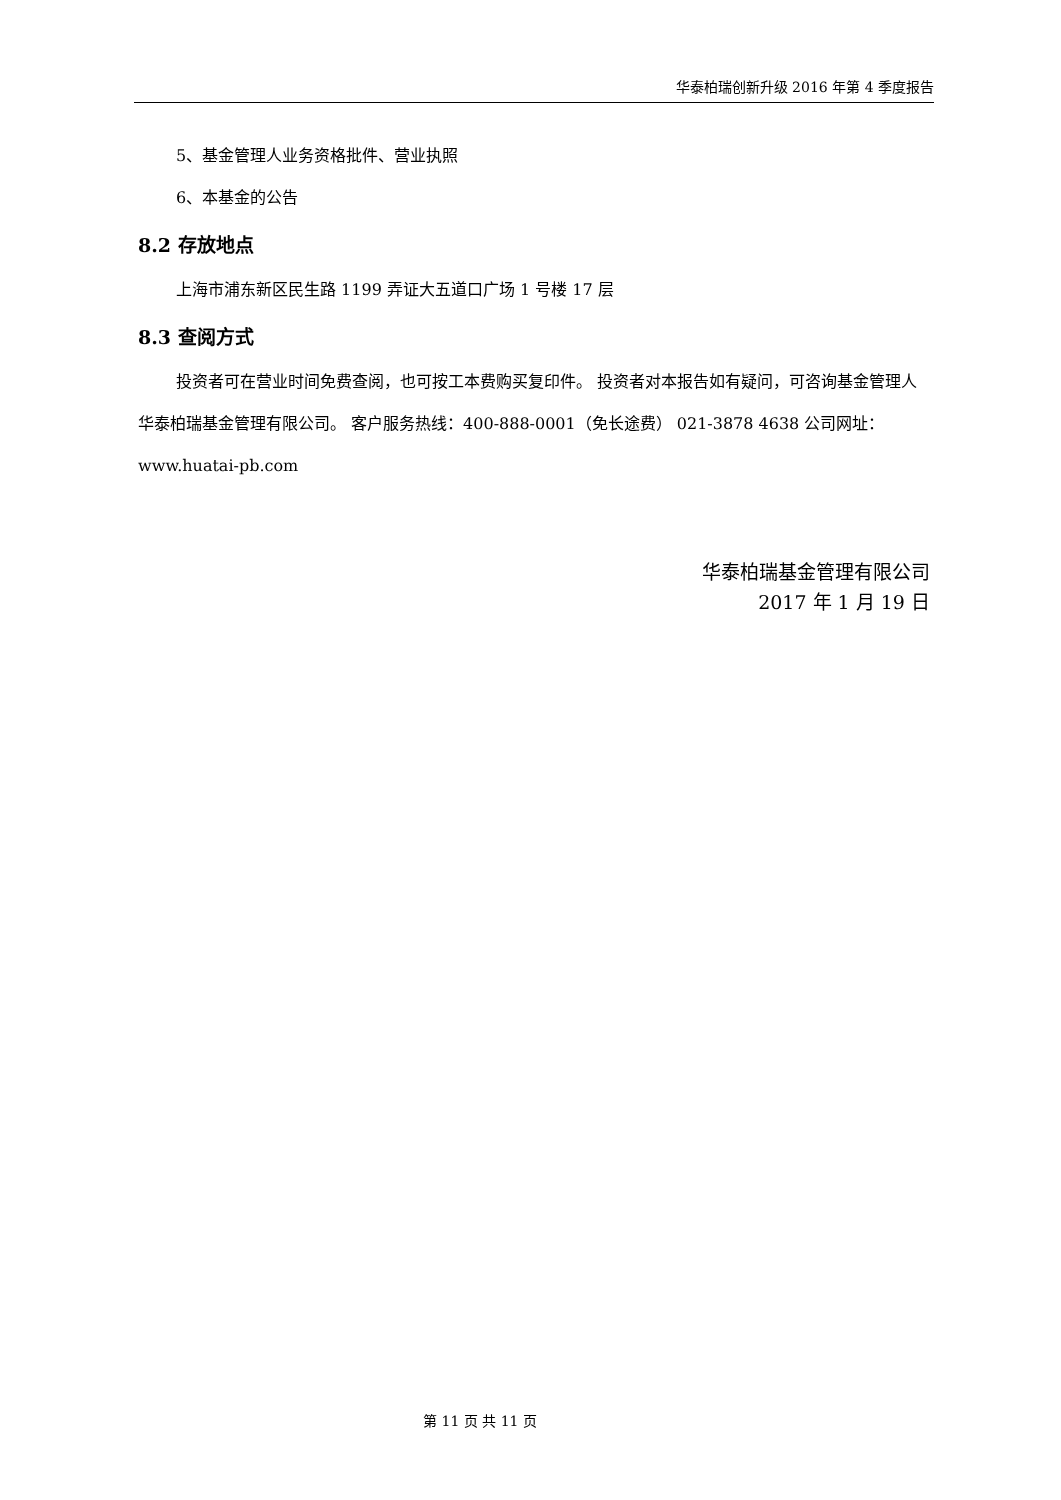华泰柏瑞创新升级 2016 年第 4 季度报告
5、基金管理人业务资格批件、营业执照
6、本基金的公告
8.2 存放地点
上海市浦东新区民生路 1199 弄证大五道口广场 1 号楼 17 层
8.3 查阅方式
投资者可在营业时间免费查阅，也可按工本费购买复印件。 投资者对本报告如有疑问，可咨询基金管理人华泰柏瑞基金管理有限公司。 客户服务热线：400-888-0001（免长途费） 021-3878 4638 公司网址：www.huatai-pb.com
华泰柏瑞基金管理有限公司
2017 年 1 月 19 日
第 11 页 共 11 页